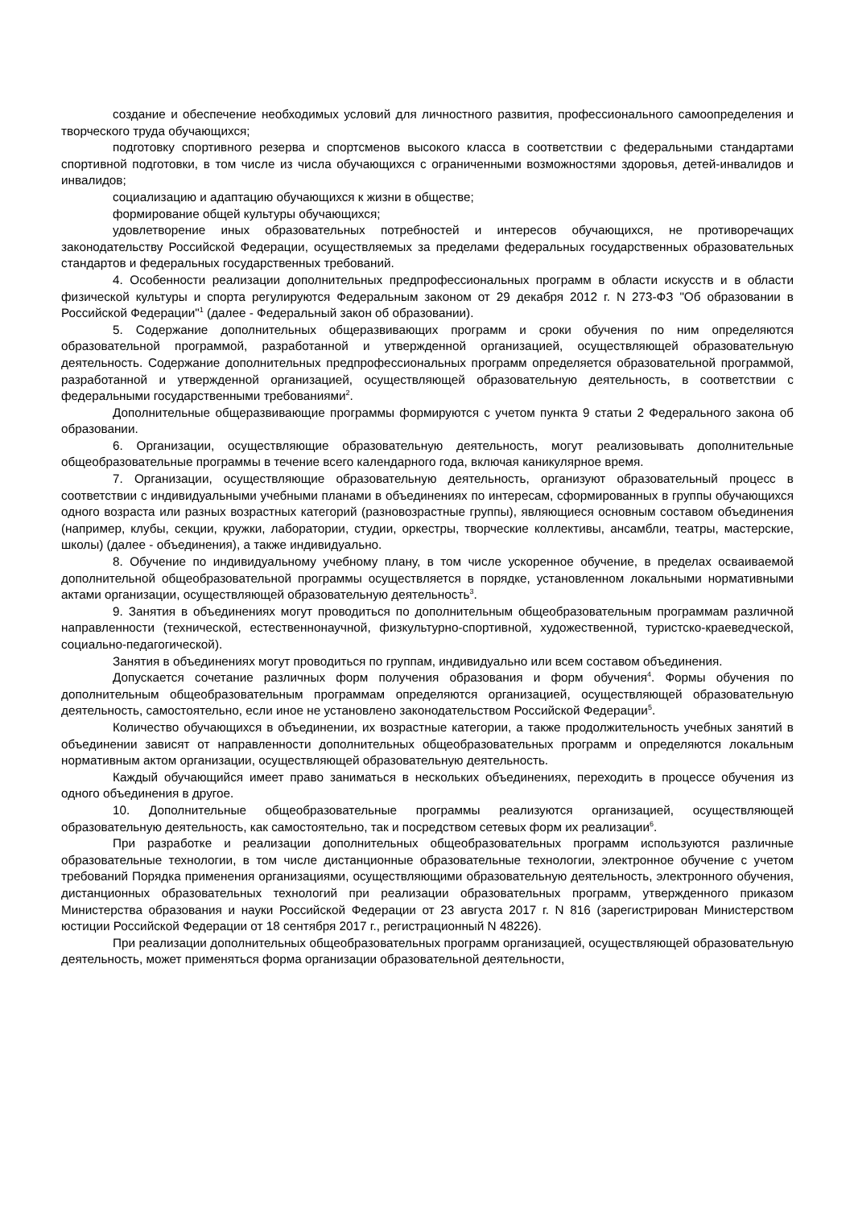создание и обеспечение необходимых условий для личностного развития, профессионального самоопределения и творческого труда обучающихся;
подготовку спортивного резерва и спортсменов высокого класса в соответствии с федеральными стандартами спортивной подготовки, в том числе из числа обучающихся с ограниченными возможностями здоровья, детей-инвалидов и инвалидов;
социализацию и адаптацию обучающихся к жизни в обществе;
формирование общей культуры обучающихся;
удовлетворение иных образовательных потребностей и интересов обучающихся, не противоречащих законодательству Российской Федерации, осуществляемых за пределами федеральных государственных образовательных стандартов и федеральных государственных требований.
4. Особенности реализации дополнительных предпрофессиональных программ в области искусств и в области физической культуры и спорта регулируются Федеральным законом от 29 декабря 2012 г. N 273-ФЗ "Об образовании в Российской Федерации"<sup>1</sup> (далее - Федеральный закон об образовании).
5. Содержание дополнительных общеразвивающих программ и сроки обучения по ним определяются образовательной программой, разработанной и утвержденной организацией, осуществляющей образовательную деятельность. Содержание дополнительных предпрофессиональных программ определяется образовательной программой, разработанной и утвержденной организацией, осуществляющей образовательную деятельность, в соответствии с федеральными государственными требованиями<sup>2</sup>.
Дополнительные общеразвивающие программы формируются с учетом пункта 9 статьи 2 Федерального закона об образовании.
6. Организации, осуществляющие образовательную деятельность, могут реализовывать дополнительные общеобразовательные программы в течение всего календарного года, включая каникулярное время.
7. Организации, осуществляющие образовательную деятельность, организуют образовательный процесс в соответствии с индивидуальными учебными планами в объединениях по интересам, сформированных в группы обучающихся одного возраста или разных возрастных категорий (разновозрастные группы), являющиеся основным составом объединения (например, клубы, секции, кружки, лаборатории, студии, оркестры, творческие коллективы, ансамбли, театры, мастерские, школы) (далее - объединения), а также индивидуально.
8. Обучение по индивидуальному учебному плану, в том числе ускоренное обучение, в пределах осваиваемой дополнительной общеобразовательной программы осуществляется в порядке, установленном локальными нормативными актами организации, осуществляющей образовательную деятельность<sup>3</sup>.
9. Занятия в объединениях могут проводиться по дополнительным общеобразовательным программам различной направленности (технической, естественнонаучной, физкультурно-спортивной, художественной, туристско-краеведческой, социально-педагогической).
Занятия в объединениях могут проводиться по группам, индивидуально или всем составом объединения.
Допускается сочетание различных форм получения образования и форм обучения<sup>4</sup>. Формы обучения по дополнительным общеобразовательным программам определяются организацией, осуществляющей образовательную деятельность, самостоятельно, если иное не установлено законодательством Российской Федерации<sup>5</sup>.
Количество обучающихся в объединении, их возрастные категории, а также продолжительность учебных занятий в объединении зависят от направленности дополнительных общеобразовательных программ и определяются локальным нормативным актом организации, осуществляющей образовательную деятельность.
Каждый обучающийся имеет право заниматься в нескольких объединениях, переходить в процессе обучения из одного объединения в другое.
10. Дополнительные общеобразовательные программы реализуются организацией, осуществляющей образовательную деятельность, как самостоятельно, так и посредством сетевых форм их реализации<sup>6</sup>.
При разработке и реализации дополнительных общеобразовательных программ используются различные образовательные технологии, в том числе дистанционные образовательные технологии, электронное обучение с учетом требований Порядка применения организациями, осуществляющими образовательную деятельность, электронного обучения, дистанционных образовательных технологий при реализации образовательных программ, утвержденного приказом Министерства образования и науки Российской Федерации от 23 августа 2017 г. N 816 (зарегистрирован Министерством юстиции Российской Федерации от 18 сентября 2017 г., регистрационный N 48226).
При реализации дополнительных общеобразовательных программ организацией, осуществляющей образовательную деятельность, может применяться форма организации образовательной деятельности,